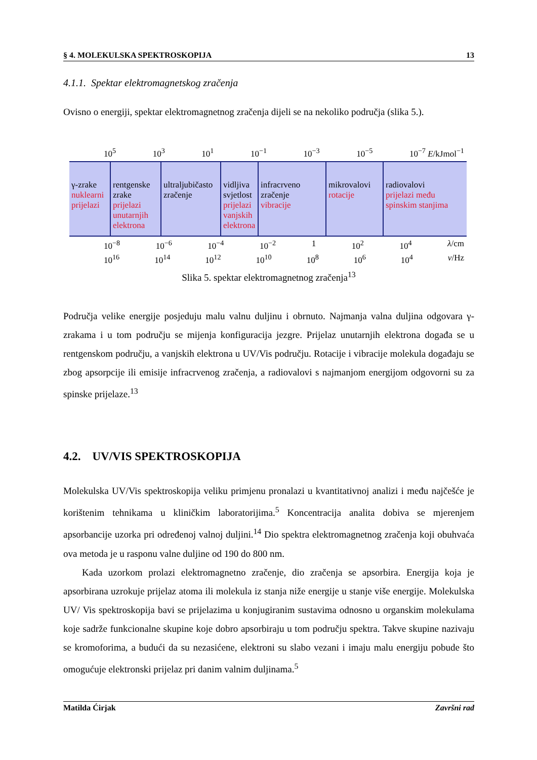§ 4. MOLEKULSKA SPEKTROSKOPIJA 13
4.1.1. Spektar elektromagnetskog zračenja
Ovisno o energiji, spektar elektromagnetnog zračenja dijeli se na nekoliko područja (slika 5.).
10<sup>5</sup> 10<sup>3</sup> 10<sup>1</sup> 10<sup>−1</sup> 10<sup>−3</sup> 10<sup>−5</sup> 10<sup>−7</sup> E/kJmol<sup>−1</sup>
γ-zrake
nuklearni prijelazi
rentgenske zrake
prijelazi unutarnjih elektrona
ultraljubičasto zračenje
vidljiva svjetlost
prijelazi vanjskih elektrona
infracrveno zračenje
vibracije
mikrovalovi
rotacije
radiovalovi
prijelazi među spinskim stanjima
10<sup>−8</sup> 10<sup>−6</sup> 10<sup>−4</sup> 10<sup>−2</sup> 1 10<sup>2</sup> 10<sup>4</sup> λ/cm
10<sup>16</sup> 10<sup>14</sup> 10<sup>12</sup> 10<sup>10</sup> 10<sup>8</sup> 10<sup>6</sup> 10<sup>4</sup> ν/Hz
Slika 5. spektar elektromagnetnog zračenja<sup>13</sup>
Područja velike energije posjeduju malu valnu duljinu i obrnuto. Najmanja valna duljina odgovara γ-zrakama i u tom području se mijenja konfiguracija jezgre. Prijelaz unutarnjih elektrona događa se u rentgenskom području, a vanjskih elektrona u UV/Vis području. Rotacije i vibracije molekula događaju se zbog apsorpcije ili emisije infracrvenog zračenja, a radiovalovi s najmanjom energijom odgovorni su za spinske prijelaze.<sup>13</sup>
4.2. UV/VIS SPEKTROSKOPIJA
Molekulska UV/Vis spektroskopija veliku primjenu pronalazi u kvantitativnoj analizi i među najčešće je korištenim tehnikama u kliničkim laboratorijima.<sup>5</sup> Koncentracija analita dobiva se mjerenjem apsorbancije uzorka pri određenoj valnoj duljini.<sup>14</sup> Dio spektra elektromagnetnog zračenja koji obuhvaća ova metoda je u rasponu valne duljine od 190 do 800 nm.
Kada uzorkom prolazi elektromagnetno zračenje, dio zračenja se apsorbira. Energija koja je apsorbirana uzrokuje prijelaz atoma ili molekula iz stanja niže energije u stanje više energije. Molekulska UV/ Vis spektroskopija bavi se prijelazima u konjugiranim sustavima odnosno u organskim molekulama koje sadrže funkcionalne skupine koje dobro apsorbiraju u tom području spektra. Takve skupine nazivaju se kromoforima, a budući da su nezasićene, elektroni su slabo vezani i imaju malu energiju pobude što omogućuje elektronski prijelaz pri danim valnim duljinama.<sup>5</sup>
Matilda Ćirjak Završni rad